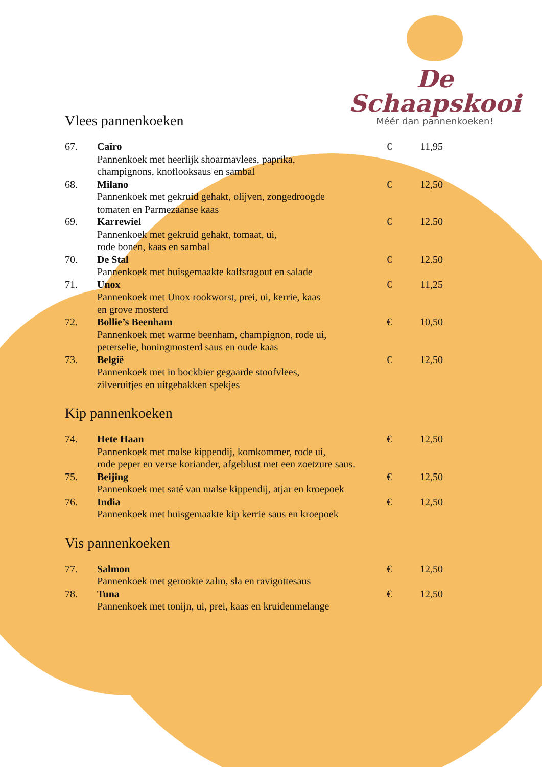De Schaapskooi
Méér dan pannenkoeken!
Vlees pannenkoeken
| 67. | Caïro Pannenkoek met heerlijk shoarmavlees, paprika, champignons, knoflooksaus en sambal | € | 11,95 |
| 68. | Milano Pannenkoek met gekruid gehakt, olijven, zongedroogde tomaten en Parmezaanse kaas | € | 12,50 |
| 69. | Karrewiel Pannenkoek met gekruid gehakt, tomaat, ui, rode bonen, kaas en sambal | € | 12.50 |
| 70. | De Stal Pannenkoek met huisgemaakte kalfsragout en salade | € | 12.50 |
| 71. | Unox Pannenkoek met Unox rookworst, prei, ui, kerrie, kaas en grove mosterd | € | 11,25 |
| 72. | Bollie’s Beenham Pannenkoek met warme beenham, champignon, rode ui, peterselie, honingmosterd saus en oude kaas | € | 10,50 |
| 73. | België Pannenkoek met in bockbier gegaarde stoofvlees, zilveruitjes en uitgebakken spekjes | € | 12,50 |
Kip pannenkoeken
| 74. | Hete Haan Pannenkoek met malse kippendij, komkommer, rode ui, rode peper en verse koriander, afgeblust met een zoetzure saus. | € | 12,50 |
| 75. | Beijing Pannenkoek met saté van malse kippendij, atjar en kroepoek | € | 12,50 |
| 76. | India Pannenkoek met huisgemaakte kip kerrie saus en kroepoek | € | 12,50 |
Vis pannenkoeken
| 77. | Salmon Pannenkoek met gerookte zalm, sla en ravigottesaus | € | 12,50 |
| 78. | Tuna Pannenkoek met tonijn, ui, prei, kaas en kruidenmelange | € | 12,50 |